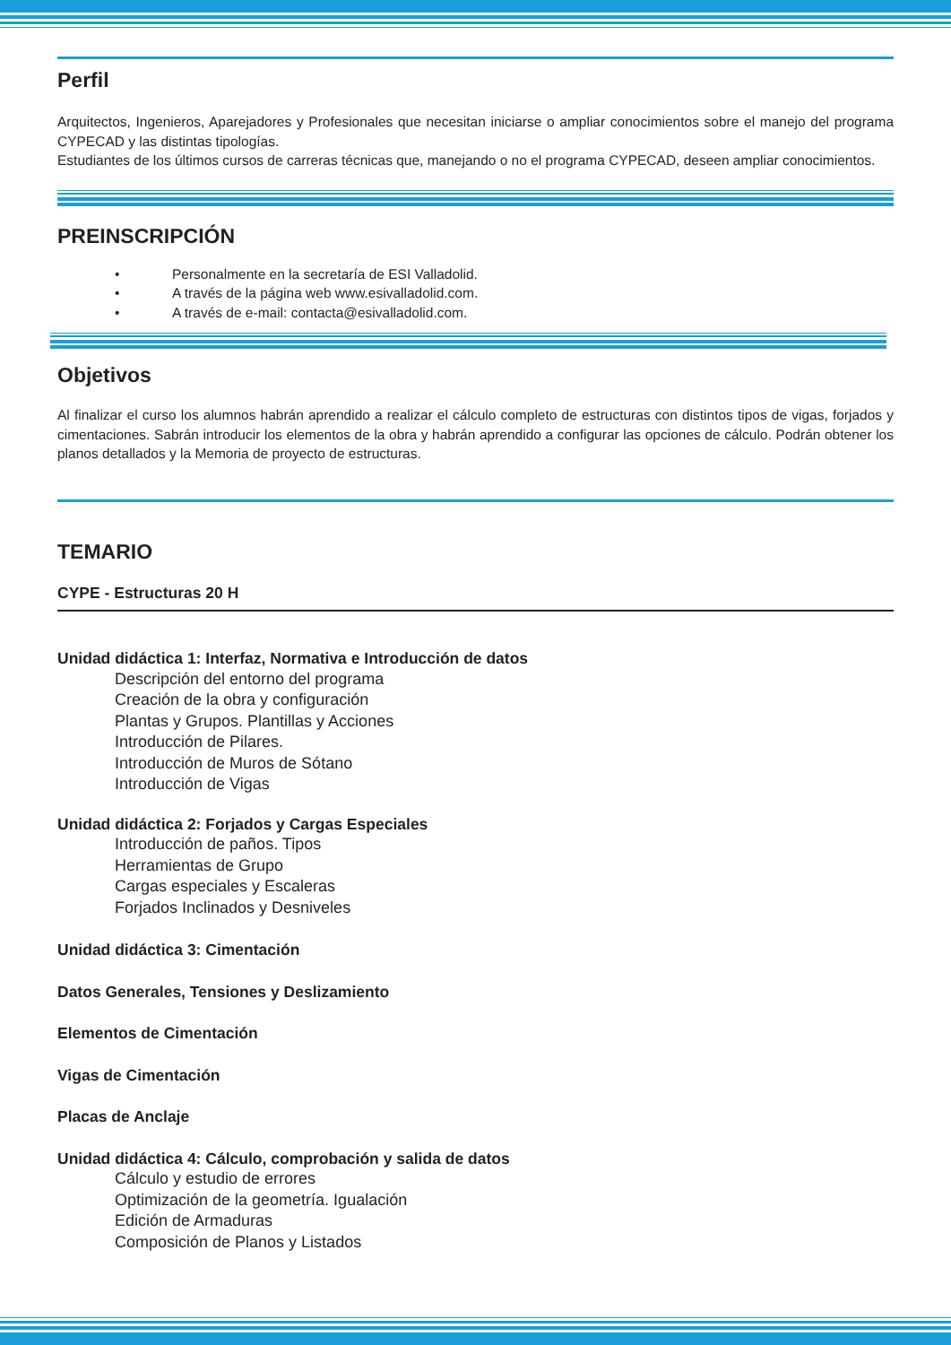Perfil
Arquitectos, Ingenieros, Aparejadores y Profesionales que necesitan iniciarse o ampliar conocimientos sobre el manejo del programa CYPECAD y las distintas tipologías.
Estudiantes de los últimos cursos de carreras técnicas que, manejando o no el programa CYPECAD, deseen ampliar conocimientos.
PREINSCRIPCIÓN
• Personalmente en la secretaría de ESI Valladolid.
• A través de la página web www.esivalladolid.com.
• A través de e-mail: contacta@esivalladolid.com.
Objetivos
Al finalizar el curso los alumnos habrán aprendido a realizar el cálculo completo de estructuras con distintos tipos de vigas, forjados y cimentaciones. Sabrán introducir los elementos de la obra y habrán aprendido a configurar las opciones de cálculo. Podrán obtener los planos detallados y la Memoria de proyecto de estructuras.
TEMARIO
CYPE - Estructuras 20 H
Unidad didáctica 1: Interfaz, Normativa e Introducción de datos
Descripción del entorno del programa
Creación de la obra y configuración
Plantas y Grupos. Plantillas y Acciones
Introducción de Pilares.
Introducción de Muros de Sótano
Introducción de Vigas
Unidad didáctica 2: Forjados y Cargas Especiales
Introducción de paños. Tipos
Herramientas de Grupo
Cargas especiales y Escaleras
Forjados Inclinados y Desniveles
Unidad didáctica 3: Cimentación
Datos Generales, Tensiones y Deslizamiento
Elementos de Cimentación
Vigas de Cimentación
Placas de Anclaje
Unidad didáctica 4: Cálculo, comprobación y salida de datos
Cálculo y estudio de errores
Optimización de la geometría. Igualación
Edición de Armaduras
Composición de Planos y Listados